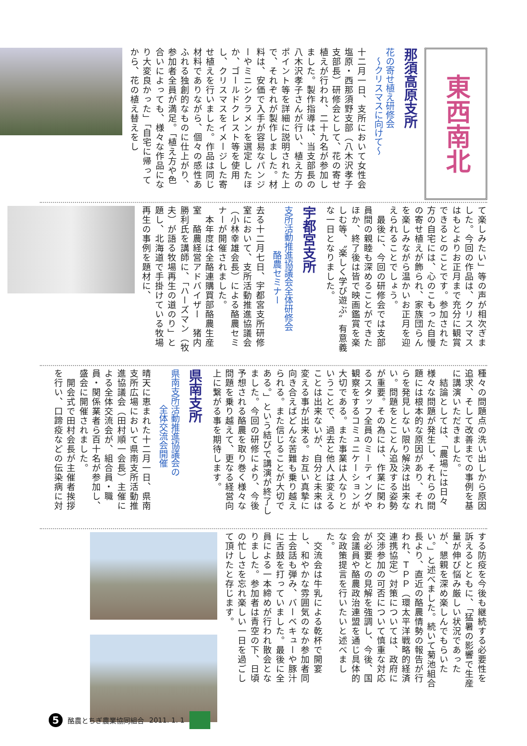東西南北
那須高原支所
花の寄せ植え研修会
　～クリスマスに向けて～
十二月一日、支所において女性会塩原・西那須野支部（八木沢孝子支部長）研修会として、花の寄せ植えが行われ、二十九名が参加しました。製作指導は、当支部長の八木沢孝子さんが行い、植え方のポイント等を詳細に説明された上で、それぞれが製作しました。材料は、安価で入手が容易なパンジーやミニシクラメンを選定したほか、ゴールドクレスト等を使用し、クリスマスをイメージした寄せ植えを行いました。作品は同じ材料でありながら、個々の感性あふれる独創的なものに仕上がり、参加者全員が満足。「植え方や色合いによっても、様々な作品になり大変良かった」「自宅に帰ってから、花の植え替えをし
て楽しみたい」等の声が相次ぎました。今回の作品は、クリスマスはもとよりお正月まで充分に観賞できるとのことです。参加された方の自宅には、心のこもった自慢の寄せ植えが飾られ、家族団らんを楽しみながら温かいお正月を迎えられることでしょう。
　最後に、今回の研修会では支部員間の親睦も深めることができたほか、終了後は皆で映画鑑賞を楽しむ等、〝楽しく学び遊ぶ〟有意義な一日となりました。
宇都宮支所
支所活動推進協議会全体研修会
　　　　　酪農セミナー
去る十二月七日、宇都宮支所研修室において、支所活動推進協議会（小林幸雄会長）による酪農セミナーが開催されました。
　本年度は全酪連購買部酪農生産室　酪農経営アドバイザー　猪内勝利氏を講師に、「ハーズマン（牧夫）が語る牧場再生の道のり」と題し、北海道で手掛けている牧場再生の事例を題材に、
種々の問題点の洗い出しから原因追求、そして改善までの事例を基に講演いただきました。
　結論としては、「農場には日々様々な問題が発生し、それらの問題には根本的な原因があり、それらを発見しない限り解決は出来ない。問題をとことん追及する姿勢が重要。その為には、作業に関わるスタッフ全員のミーティングや観察をするコミュニケーションが大切である。また事業は人なりということで、過去と他人は変えることは出来ないが、自分と未来は変える事が出来る。お互い真摯に向き合えばどんな苦難も乗り越えられる。また信じることが大切である。」という結びで講演が終了しました。今回の研修により、今後予想される酪農を取り巻く様々な問題を乗り越えて、更なる経営向上に繋がる事を期待します。
県南支所
県南支所活動推進協議会の
　　　　全体交流会開催
晴天に恵まれた十二月一日、県南支所広場において県南支所活動推進協議会（田村順一会長）主催による全体交流会が、組合員・職員・関係業者ら百十名が参加し、盛会に開催されました。
　開会式で田村会長が主催者挨拶を行い、口蹄疫などの伝染病に対
する防疫を今後も継続する必要性を訴えるとともに、「猛暑の影響で生産量が伸び悩み厳しい状況であったが、懇親を深め楽しんでもらいたい。」と述べました。続いて菊池組合長より、直近の酪農情勢の報告が行われ、ＴＰＰ（環太平洋戦略的経済連携協定）対策については、政府に交渉参加の可否について慎重な対応が必要との見解を強調し、今後、国会議員や酪農政治連盟を通じ具体的な政策提言を行いたいと述べました。
　交流会は牛乳による乾杯で開宴し、和やかな雰囲気のなか参加者同士会話も弾み、バーベキューや豚汁に舌鼓を打っていました。最後に全員による一本締めが行われ散会となりました。参加者は青空の下、日頃の忙しさを忘れ楽しい一日を過ごして頂けたと存じます。
5
酪農とちぎ農業協同組合 2011. 1. 1